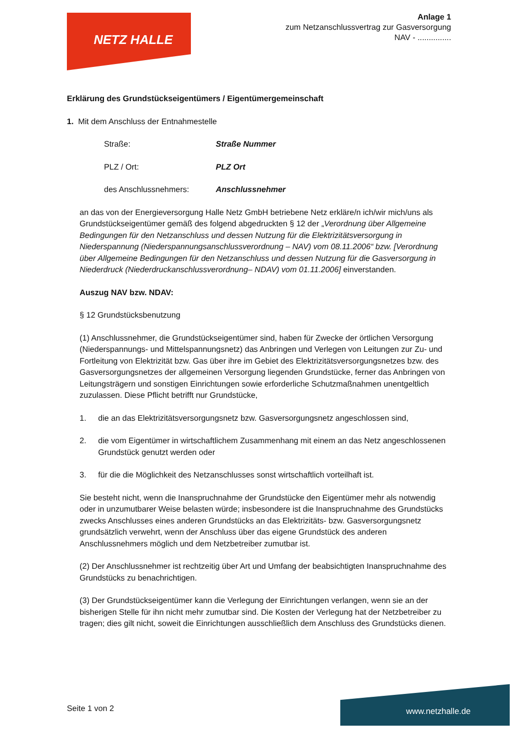NETZ HALLE
Anlage 1
zum Netzanschlussvertrag zur Gasversorgung
NAV - ...............
Erklärung des Grundstückseigentümers / Eigentümergemeinschaft
1. Mit dem Anschluss der Entnahmestelle
Straße: Straße Nummer
PLZ / Ort: PLZ Ort
des Anschlussnehmers: Anschlussnehmer
an das von der Energieversorgung Halle Netz GmbH betriebene Netz erkläre/n ich/wir mich/uns als Grundstückseigentümer gemäß des folgend abgedruckten § 12 der „Verordnung über Allgemeine Bedingungen für den Netzanschluss und dessen Nutzung für die Elektrizitätsversorgung in Niederspannung (Niederspannungsanschlussverordnung – NAV) vom 08.11.2006“ bzw. [Verordnung über Allgemeine Bedingungen für den Netzanschluss und dessen Nutzung für die Gasversorgung in Niederdruck (Niederdruckanschlussverordnung– NDAV) vom 01.11.2006] einverstanden.
Auszug NAV bzw. NDAV:
§ 12 Grundstücksbenutzung
(1) Anschlussnehmer, die Grundstückseigentümer sind, haben für Zwecke der örtlichen Versorgung (Niederspannungs- und Mittelspannungsnetz) das Anbringen und Verlegen von Leitungen zur Zu- und Fortleitung von Elektrizität bzw. Gas über ihre im Gebiet des Elektrizitätsversorgungsnetzes bzw. des Gasversorgungsnetzes der allgemeinen Versorgung liegenden Grundstücke, ferner das Anbringen von Leitungsträgern und sonstigen Einrichtungen sowie erforderliche Schutzmaßnahmen unentgeltlich zuzulassen. Diese Pflicht betrifft nur Grundstücke,
1. die an das Elektrizitätsversorgungsnetz bzw. Gasversorgungsnetz angeschlossen sind,
2. die vom Eigentümer in wirtschaftlichem Zusammenhang mit einem an das Netz angeschlossenen Grundstück genutzt werden oder
3. für die die Möglichkeit des Netzanschlusses sonst wirtschaftlich vorteilhaft ist.
Sie besteht nicht, wenn die Inanspruchnahme der Grundstücke den Eigentümer mehr als notwendig oder in unzumutbarer Weise belasten würde; insbesondere ist die Inanspruchnahme des Grundstücks zwecks Anschlusses eines anderen Grundstücks an das Elektrizitäts- bzw. Gasversorgungsnetz grundsätzlich verwehrt, wenn der Anschluss über das eigene Grundstück des anderen Anschlussnehmers möglich und dem Netzbetreiber zumutbar ist.
(2) Der Anschlussnehmer ist rechtzeitig über Art und Umfang der beabsichtigten Inanspruchnahme des Grundstücks zu benachrichtigen.
(3) Der Grundstückseigentümer kann die Verlegung der Einrichtungen verlangen, wenn sie an der bisherigen Stelle für ihn nicht mehr zumutbar sind. Die Kosten der Verlegung hat der Netzbetreiber zu tragen; dies gilt nicht, soweit die Einrichtungen ausschließlich dem Anschluss des Grundstücks dienen.
Seite 1 von 2
www.netzhalle.de